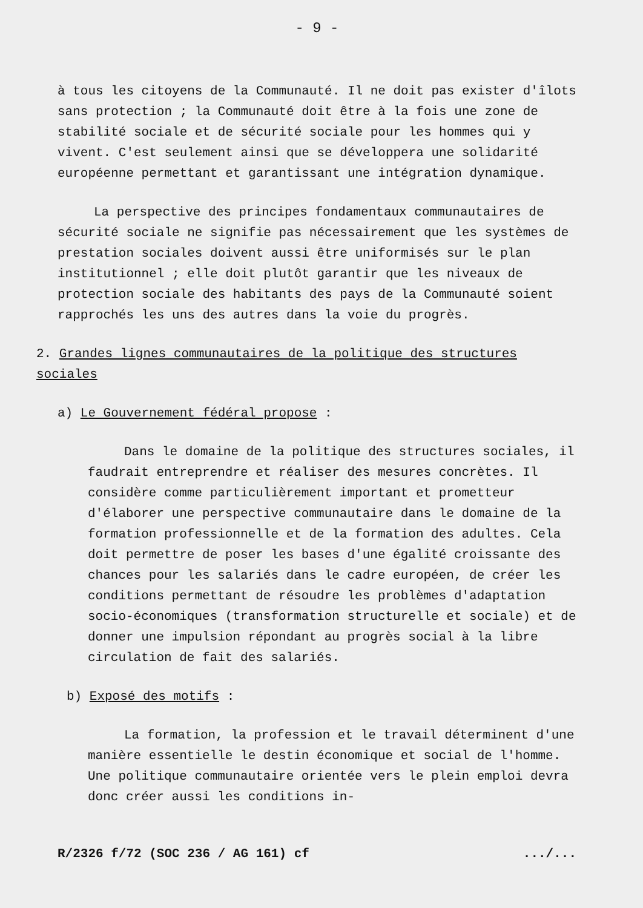- 9 -
à tous les citoyens de la Communauté. Il ne doit pas exister d'îlots sans protection ; la Communauté doit être à la fois une zone de stabilité sociale et de sécurité sociale pour les hommes qui y vivent. C'est seulement ainsi que se développera une solidarité européenne permettant et garantissant une intégration dynamique.
La perspective des principes fondamentaux communautaires de sécurité sociale ne signifie pas nécessairement que les systèmes de prestation sociales doivent aussi être uniformisés sur le plan institutionnel ; elle doit plutôt garantir que les niveaux de protection sociale des habitants des pays de la Communauté soient rapprochés les uns des autres dans la voie du progrès.
2. Grandes lignes communautaires de la politique des structures sociales
a) Le Gouvernement fédéral propose :
Dans le domaine de la politique des structures sociales, il faudrait entreprendre et réaliser des mesures concrètes. Il considère comme particulièrement important et prometteur d'élaborer une perspective communautaire dans le domaine de la formation professionnelle et de la formation des adultes. Cela doit permettre de poser les bases d'une égalité croissante des chances pour les salariés dans le cadre européen, de créer les conditions permettant de résoudre les problèmes d'adaptation socio-économiques (transformation structurelle et sociale) et de donner une impulsion répondant au progrès social à la libre circulation de fait des salariés.
b) Exposé des motifs :
La formation, la profession et le travail déterminent d'une manière essentielle le destin économique et social de l'homme. Une politique communautaire orientée vers le plein emploi devra donc créer aussi les conditions in-
R/2326 f/72 (SOC 236 / AG 161) cf.../...